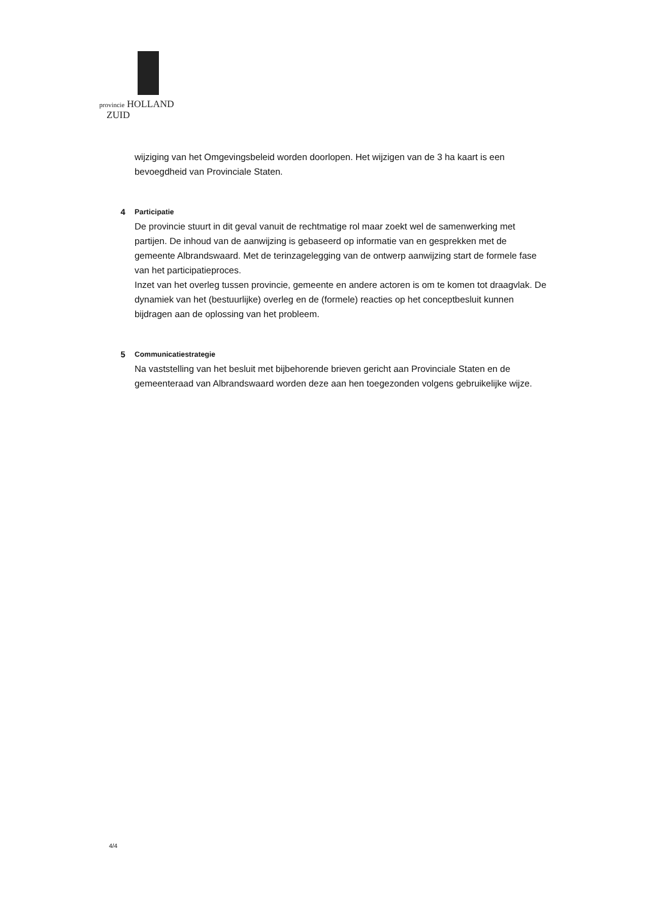provincie HOLLAND
ZUID
wijziging van het Omgevingsbeleid worden doorlopen. Het wijzigen van de 3 ha kaart is een bevoegdheid van Provinciale Staten.
4 Participatie
De provincie stuurt in dit geval vanuit de rechtmatige rol maar zoekt wel de samenwerking met partijen. De inhoud van de aanwijzing is gebaseerd op informatie van en gesprekken met de gemeente Albrandswaard. Met de terinzagelegging van de ontwerp aanwijzing start de formele fase van het participatieproces.
Inzet van het overleg tussen provincie, gemeente en andere actoren is om te komen tot draagvlak. De dynamiek van het (bestuurlijke) overleg en de (formele) reacties op het conceptbesluit kunnen bijdragen aan de oplossing van het probleem.
5 Communicatiestrategie
Na vaststelling van het besluit met bijbehorende brieven gericht aan Provinciale Staten en de gemeenteraad van Albrandswaard worden deze aan hen toegezonden volgens gebruikelijke wijze.
4/4